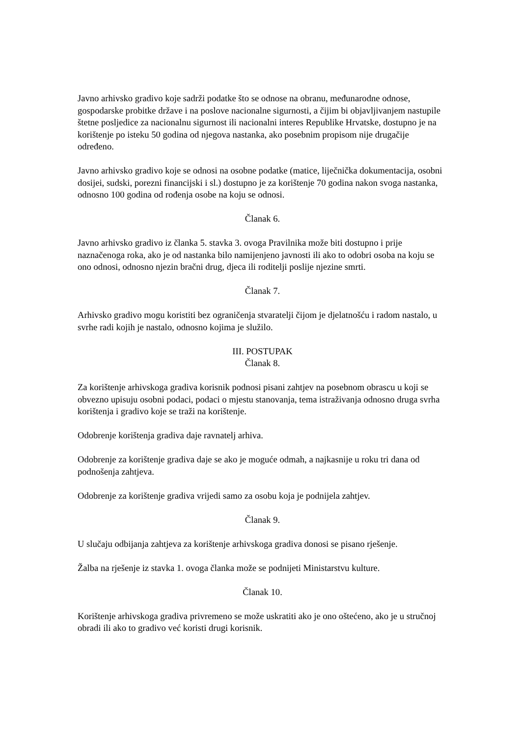Javno arhivsko gradivo koje sadrži podatke što se odnose na obranu, međunarodne odnose, gospodarske probitke države i na poslove nacionalne sigurnosti, a čijim bi objavljivanjem nastupile štetne posljedice za nacionalnu sigurnost ili nacionalni interes Republike Hrvatske, dostupno je na korištenje po isteku 50 godina od njegova nastanka, ako posebnim propisom nije drugačije određeno.
Javno arhivsko gradivo koje se odnosi na osobne podatke (matice, liječnička dokumentacija, osobni dosijei, sudski, porezni financijski i sl.) dostupno je za korištenje 70 godina nakon svoga nastanka, odnosno 100 godina od rođenja osobe na koju se odnosi.
Članak 6.
Javno arhivsko gradivo iz članka 5. stavka 3. ovoga Pravilnika može biti dostupno i prije naznačenoga roka, ako je od nastanka bilo namijenjeno javnosti ili ako to odobri osoba na koju se ono odnosi, odnosno njezin bračni drug, djeca ili roditelji poslije njezine smrti.
Članak 7.
Arhivsko gradivo mogu koristiti bez ograničenja stvaratelji čijom je djelatnošću i radom nastalo, u svrhe radi kojih je nastalo, odnosno kojima je služilo.
III. POSTUPAK
Članak 8.
Za korištenje arhivskoga gradiva korisnik podnosi pisani zahtjev na posebnom obrascu u koji se obvezno upisuju osobni podaci, podaci o mjestu stanovanja, tema istraživanja odnosno druga svrha korištenja i gradivo koje se traži na korištenje.
Odobrenje korištenja gradiva daje ravnatelj arhiva.
Odobrenje za korištenje gradiva daje se ako je moguće odmah, a najkasnije u roku tri dana od podnošenja zahtjeva.
Odobrenje za korištenje gradiva vrijedi samo za osobu koja je podnijela zahtjev.
Članak 9.
U slučaju odbijanja zahtjeva za korištenje arhivskoga gradiva donosi se pisano rješenje.
Žalba na rješenje iz stavka 1. ovoga članka može se podnijeti Ministarstvu kulture.
Članak 10.
Korištenje arhivskoga gradiva privremeno se može uskratiti ako je ono oštećeno, ako je u stručnoj obradi ili ako to gradivo već koristi drugi korisnik.